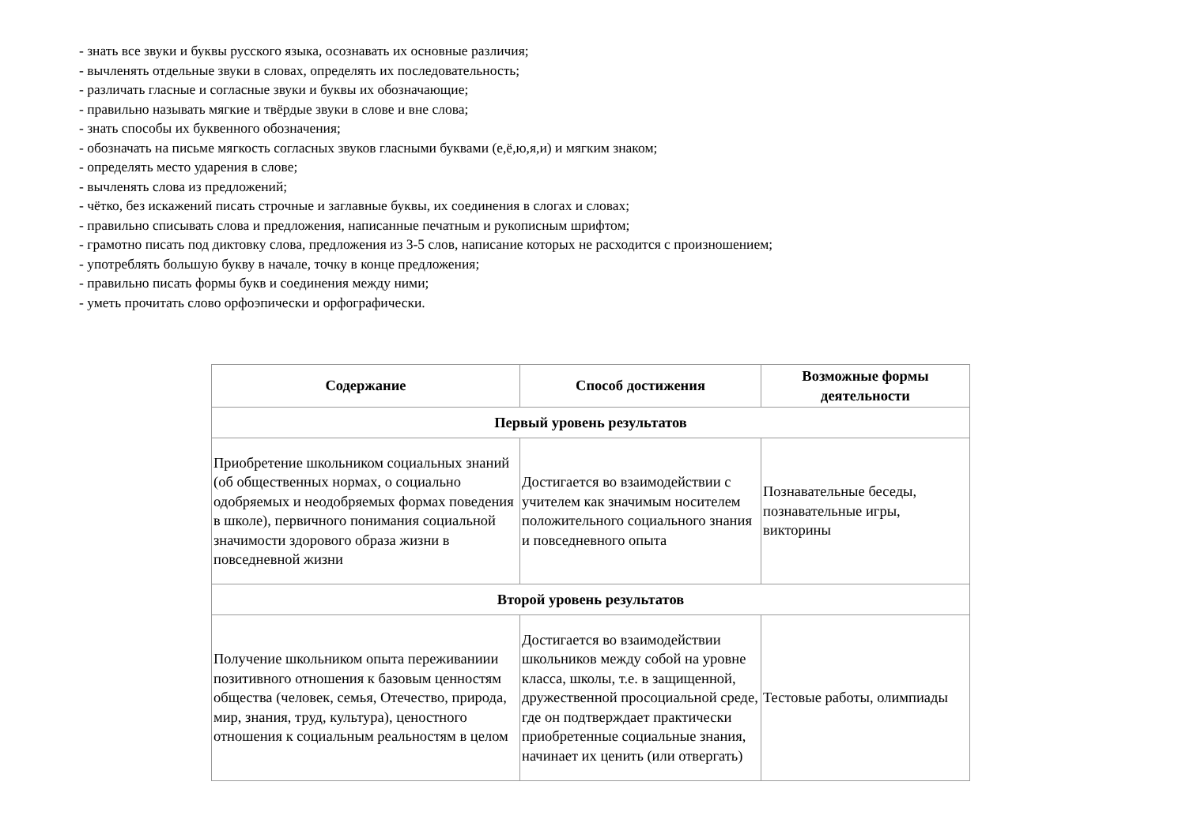- знать все звуки и буквы русского языка, осознавать их основные различия;
- вычленять отдельные звуки в словах, определять их последовательность;
- различать гласные и согласные звуки и буквы их обозначающие;
- правильно называть мягкие и твёрдые звуки в слове и вне слова;
- знать способы их буквенного обозначения;
- обозначать на письме мягкость согласных звуков гласными буквами (е,ё,ю,я,и) и мягким знаком;
- определять место ударения в слове;
- вычленять слова из предложений;
- чётко, без искажений писать строчные и заглавные буквы, их соединения в слогах и словах;
- правильно списывать слова и предложения, написанные печатным и рукописным шрифтом;
- грамотно писать под диктовку слова, предложения из 3-5 слов, написание которых не расходится с произношением;
- употреблять большую букву в начале, точку в конце предложения;
- правильно писать формы букв и соединения между ними;
- уметь прочитать слово орфоэпически и орфографически.
| Содержание | Способ достижения | Возможные формы деятельности |
| --- | --- | --- |
| Первый уровень результатов | | |
| Приобретение школьником социальных знаний (об общественных нормах, о социально одобряемых и неодобряемых формах поведения в школе), первичного понимания социальной значимости здорового образа жизни в повседневной жизни | Достигается во взаимодействии с учителем как значимым носителем положительного социального знания и повседневного опыта | Познавательные беседы, познавательные игры, викторины |
| Второй уровень результатов | | |
| Получение школьником опыта переживаниии позитивного отношения к базовым ценностям общества (человек, семья, Отечество, природа, мир, знания, труд, культура), ценостного отношения к социальным реальностям в целом | Достигается во взаимодействии школьников между собой на уровне класса, школы, т.е. в защищенной, дружественной просоциальной среде, где он подтверждает практически приобретенные социальные знания, начинает их ценить (или отвергать) | Тестовые работы, олимпиады |